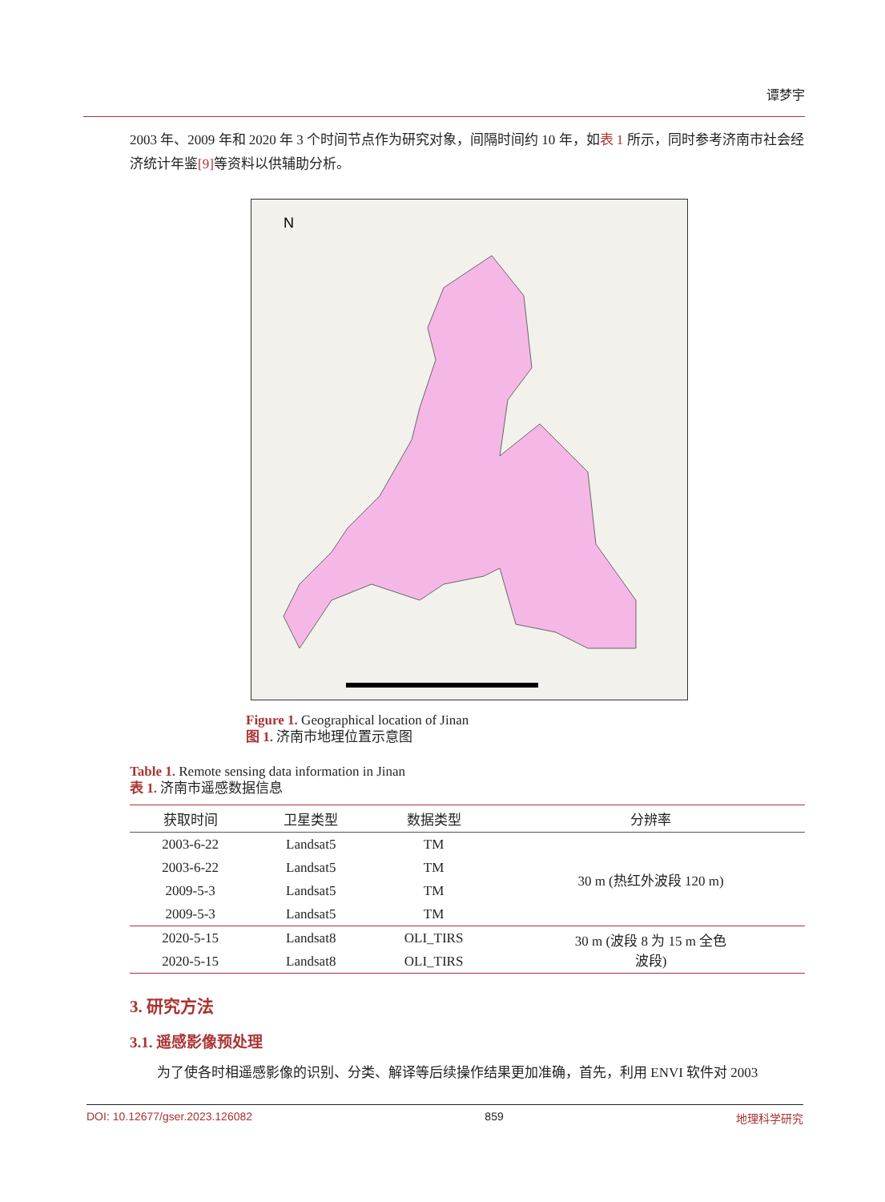谭梦宇
2003 年、2009 年和 2020 年 3 个时间节点作为研究对象，间隔时间约 10 年，如表 1 所示，同时参考济南市社会经济统计年鉴[9] 等资料以供辅助分析。
N
Figure 1. Geographical location of Jinan
图 1. 济南市地理位置示意图
Table 1. Remote sensing data information in Jinan
表 1. 济南市遥感数据信息
| 获取时间 | 卫星类型 | 数据类型 | 分辨率 |
| --- | --- | --- | --- |
| 2003-6-22 | Landsat5 | TM | 30 m (热红外波段 120 m) |
| 2003-6-22 | Landsat5 | TM | |
| 2009-5-3 | Landsat5 | TM | |
| 2009-5-3 | Landsat5 | TM | |
| 2020-5-15 | Landsat8 | OLI_TIRS | 30 m (波段 8 为 15 m 全色 波段) |
| 2020-5-15 | Landsat8 | OLI_TIRS | |
3. 研究方法
3.1. 遥感影像预处理
为了使各时相遥感影像的识别、分类、解译等后续操作结果更加准确，首先，利用 ENVI 软件对 2003
DOI: 10.12677/gser.2023.126082 859 地理科学研究